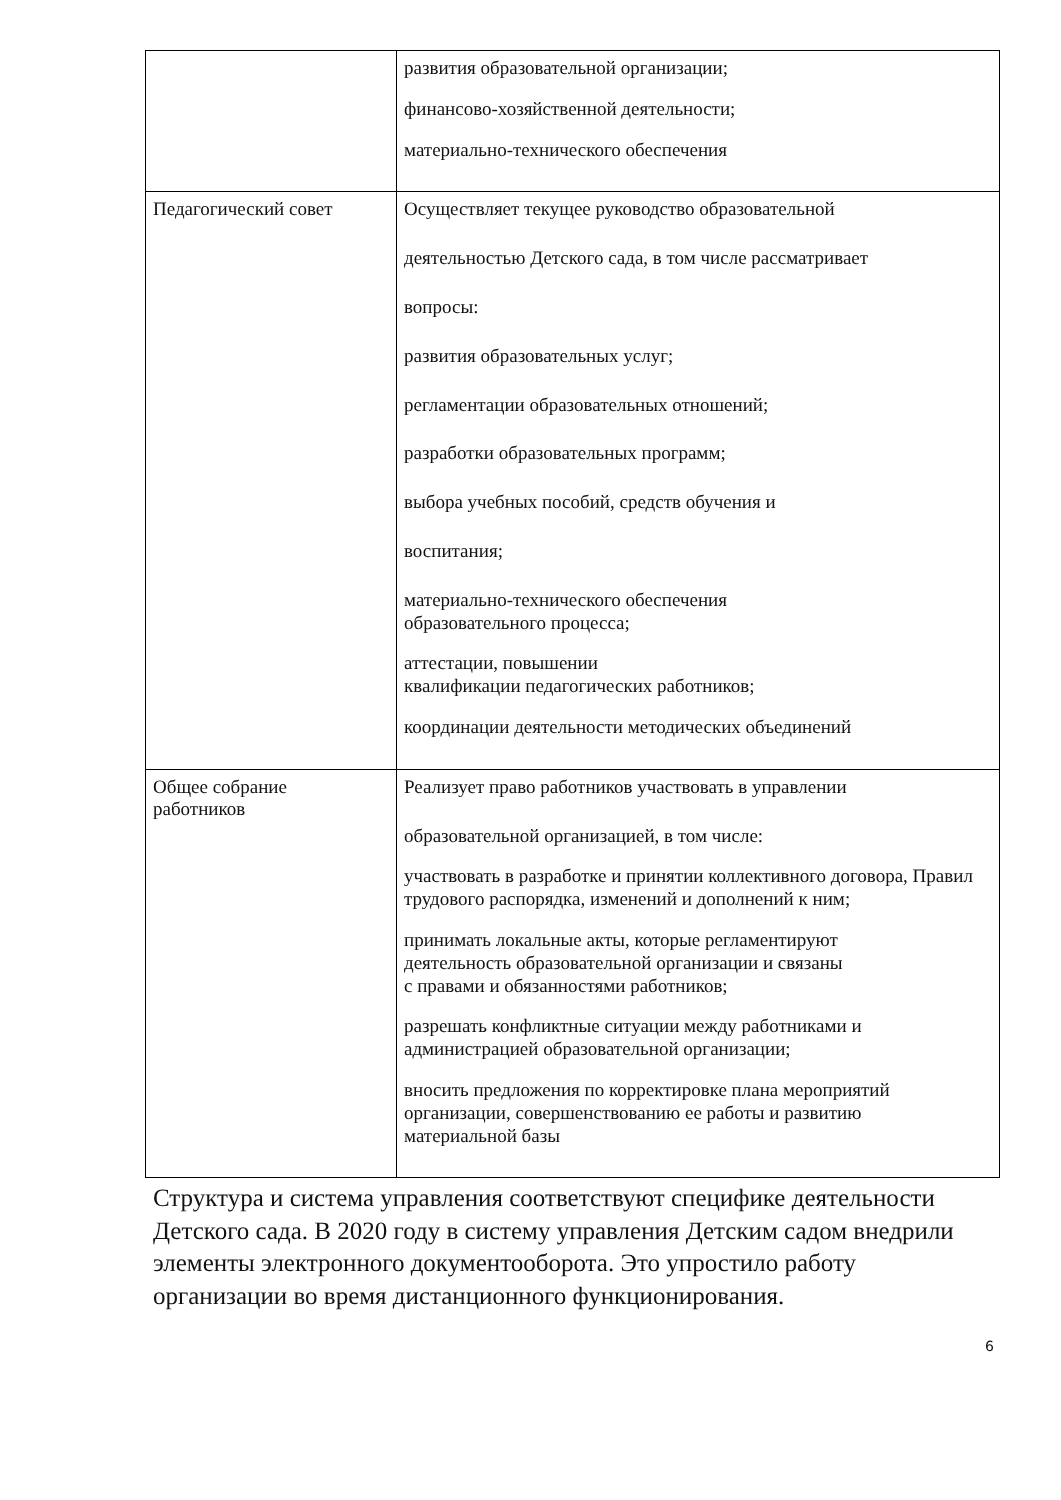| | развития образовательной организации; финансово-хозяйственной деятельности; материально-технического обеспечения |
| Педагогический совет | Осуществляет текущее руководство образовательной деятельностью Детского сада, в том числе рассматривает вопросы: развития образовательных услуг; регламентации образовательных отношений; разработки образовательных программ; выбора учебных пособий, средств обучения и воспитания; материально-технического обеспечения образовательного процесса; аттестации, повышении квалификации педагогических работников; координации деятельности методических объединений |
| Общее собрание работников | Реализует право работников участвовать в управлении образовательной организацией, в том числе: участвовать в разработке и принятии коллективного договора, Правил трудового распорядка, изменений и дополнений к ним; принимать локальные акты, которые регламентируют деятельность образовательной организации и связаны с правами и обязанностями работников; разрешать конфликтные ситуации между работниками и администрацией образовательной организации; вносить предложения по корректировке плана мероприятий организации, совершенствованию ее работы и развитию материальной базы |
Структура и система управления соответствуют специфике деятельности Детского сада. В 2020 году в систему управления Детским садом внедрили элементы электронного документооборота. Это упростило работу организации во время дистанционного функционирования.
6